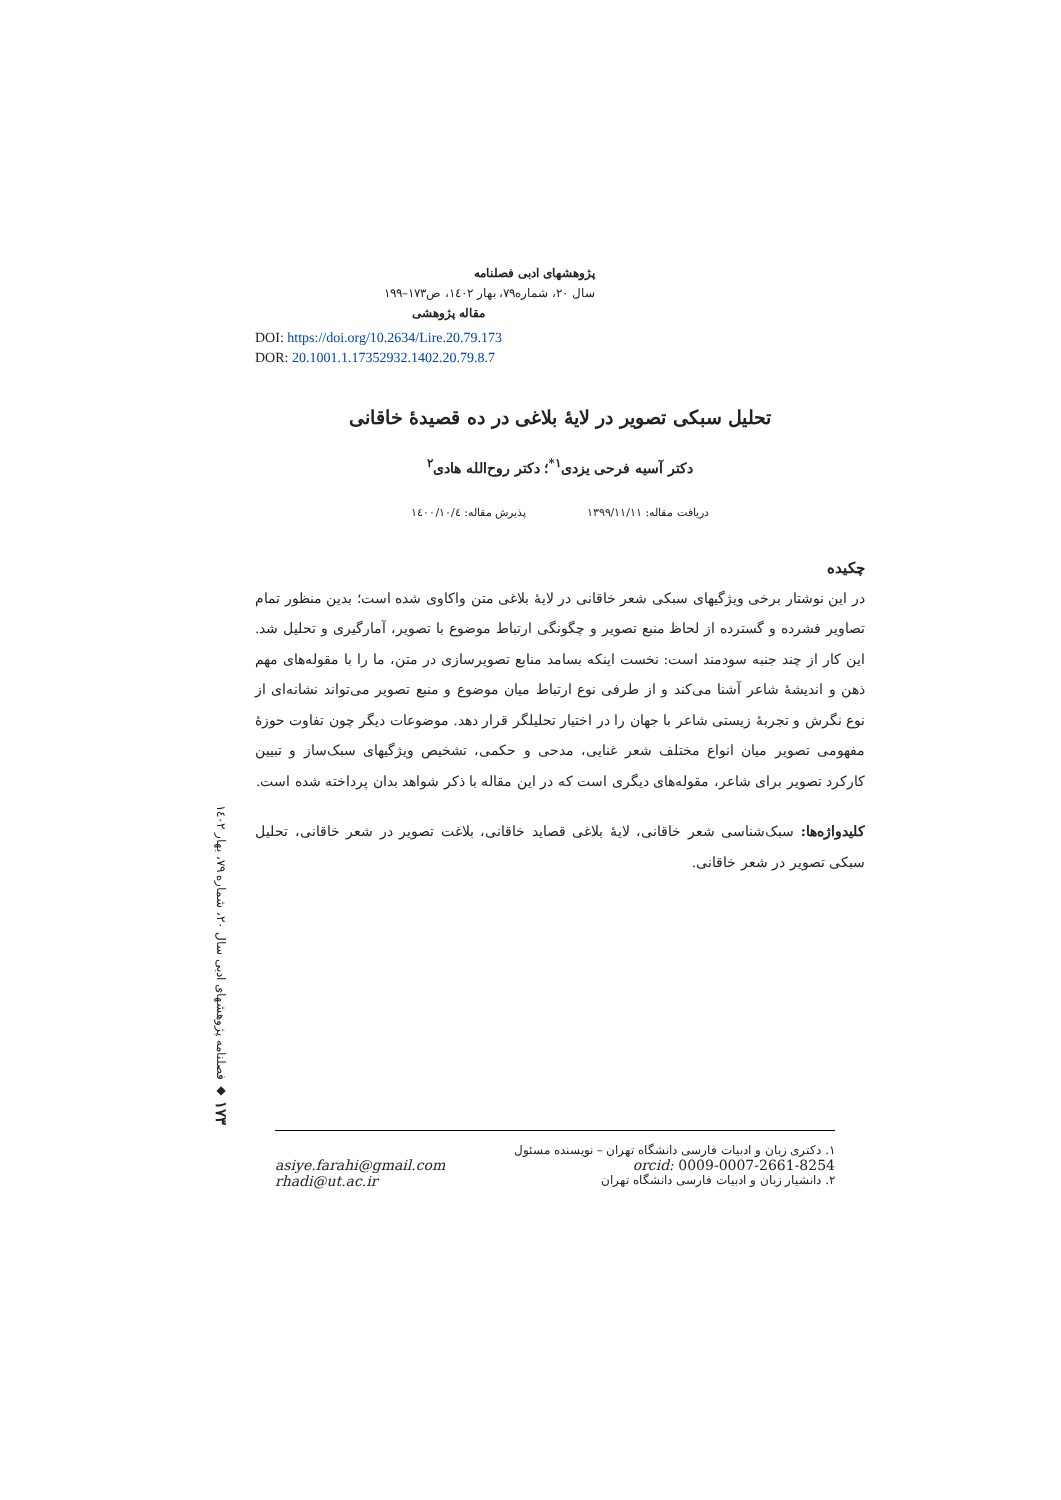پژوهشهای ادبی فصلنامه
سال ۲۰، شماره۷۹، بهار ۱٤۰۲، ص۱۷۳–۱۹۹
مقاله پژوهشی
DOI: https://doi.org/10.2634/Lire.20.79.173
DOR: 20.1001.1.17352932.1402.20.79.8.7
تحلیل سبکی تصویر در لایهٔ بلاغی در ده قصیدهٔ خاقانی
دکتر آسیه فرحی یزدی<sup>۱*</sup>؛ دکتر روح‌الله هادی<sup>۲</sup>
دریافت مقاله: ۱۳۹۹/۱۱/۱۱ پذیرش مقاله: ۱٤۰۰/۱۰/٤
چکیده
در این نوشتار برخی ویژگیهای سبکی شعر خاقانی در لایهٔ بلاغی متن واکاوی شده است؛ بدین منظور تمام تصاویر فشرده و گسترده از لحاظ منبع تصویر و چگونگی ارتباط موضوع با تصویر، آمارگیری و تحلیل شد. این کار از چند جنبه سودمند است: نخست اینکه بسامد منابع تصویرسازی در متن، ما را با مقوله‌های مهم ذهن و اندیشهٔ شاعر آشنا می‌کند و از طرفی نوع ارتباط میان موضوع و منبع تصویر می‌تواند نشانه‌ای از نوع نگرش و تجربهٔ زیستی شاعر با جهان را در اختیار تحلیلگر قرار دهد. موضوعات دیگر چون تفاوت حوزهٔ مفهومی تصویر میان انواع مختلف شعر غنایی، مدحی و حکمی، تشخیص ویژگیهای سبک‌ساز و تبیین کارکرد تصویر برای شاعر، مقوله‌های دیگری است که در این مقاله با ذکر شواهد بدان پرداخته شده است.
کلیدواژه‌ها: سبک‌شناسی شعر خاقانی، لایهٔ بلاغی قصاید خاقانی، بلاغت تصویر در شعر خاقانی، تحلیل سبکی تصویر در شعر خاقانی.
۱۷۳ ◆ فصلنامه پژوهشهای ادبی سال ۲۰، شماره ۷۹، بهار ۱٤۰۲
۱. دکتری زبان و ادبیات فارسی دانشگاه تهران – نویسنده مسئول
orcid: 0009-0007-2661-8254 asiye.farahi@gmail.com
۲. دانشیار زبان و ادبیات فارسی دانشگاه تهران rhadi@ut.ac.ir